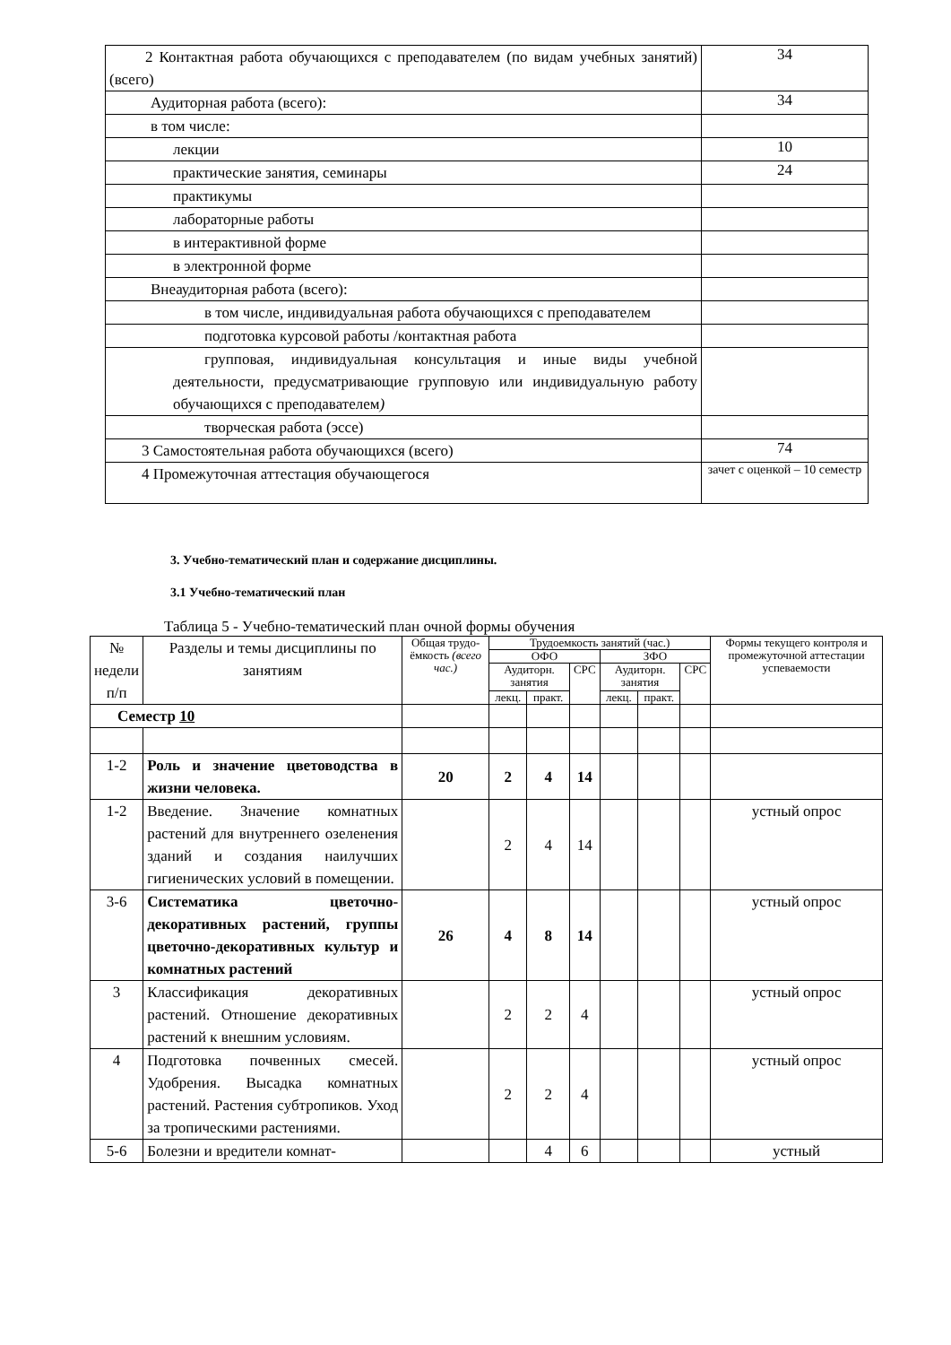| 2 Контактная работа обучающихся с преподавателем (по видам учебных занятий) (всего) | 34 |
| Аудиторная работа (всего): | 34 |
| в том числе: | |
| лекции | 10 |
| практические занятия, семинары | 24 |
| практикумы | |
| лабораторные работы | |
| в интерактивной форме | |
| в электронной форме | |
| Внеаудиторная работа (всего): | |
| в том числе, индивидуальная работа обучающихся с преподавателем | |
| подготовка курсовой работы /контактная работа | |
| групповая, индивидуальная консультация и иные виды учебной деятельности, предусматривающие групповую или индивидуальную работу обучающихся с преподавателем ) | |
| творческая работа (эссе) | |
| 3 Самостоятельная работа обучающихся (всего) | 74 |
| 4 Промежуточная аттестация обучающегося | зачет с оценкой – 10 семестр |
3. Учебно-тематический план и содержание дисциплины.
3.1 Учебно-тематический план
Таблица 5 - Учебно-тематический план очной формы обучения
| № недели п/п | Разделы и темы дисциплины по занятиям | Общая трудо-ёмкость (всего час.) | Трудоемкость занятий (час.) | | | | | | Формы текущего контроля и промежуточной аттестации успеваемости |
| --- | --- | --- | --- | --- | --- | --- | --- | --- | --- |
| | | | ОФО | | | ЗФО | | | |
| | | | Аудиторн. занятия | | СРС | Аудиторн. занятия | | СРС | |
| | | | лекц. | практ. | | лекц. | практ. | | |
| Семестр 10 | | | | | | | | | |
| 1-2 | Роль и значение цветоводства в жизни человека. | 20 | 2 | 4 | 14 | | | | |
| 1-2 | Введение. Значение комнатных растений для внутреннего озеленения зданий и создания наилучших гигиенических условий в помещении. | | 2 | 4 | 14 | | | | устный опрос |
| 3-6 | Систематика цветочно-декоративных растений, группы цветочно-декоративных культур и комнатных растений | 26 | 4 | 8 | 14 | | | | устный опрос |
| 3 | Классификация декоративных растений. Отношение декоративных растений к внешним условиям. | | 2 | 2 | 4 | | | | устный опрос |
| 4 | Подготовка почвенных смесей. Удобрения. Высадка комнатных растений. Растения субтропиков. Уход за тропическими растениями. | | 2 | 2 | 4 | | | | устный опрос |
| 5-6 | Болезни и вредители комнат- | | | 4 | 6 | | | | устный |